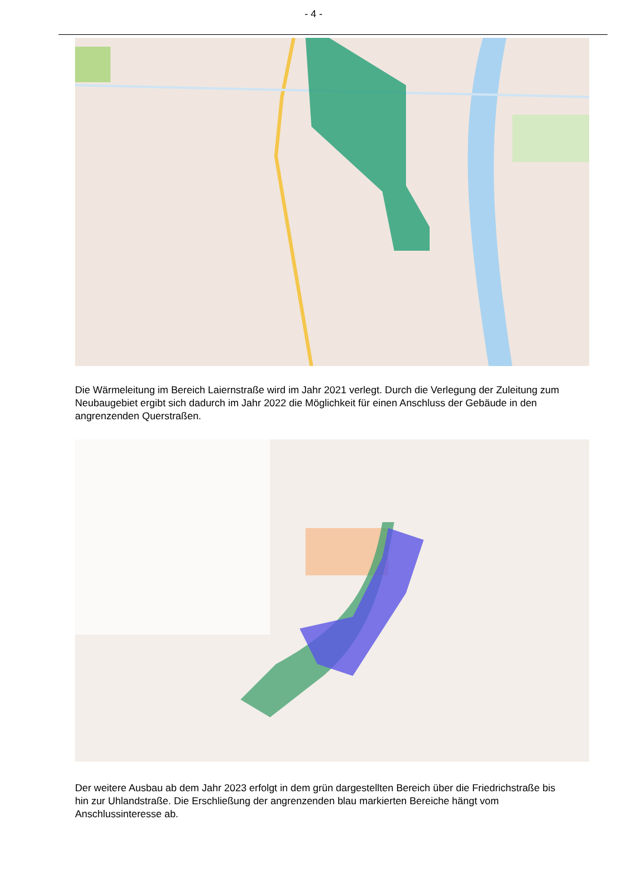- 4 -
Die Wärmeleitung im Bereich Laiernstraße wird im Jahr 2021 verlegt. Durch die Verlegung der Zuleitung zum Neubaugebiet ergibt sich dadurch im Jahr 2022 die Möglichkeit für einen Anschluss der Gebäude in den angrenzenden Querstraßen.
Der weitere Ausbau ab dem Jahr 2023 erfolgt in dem grün dargestellten Bereich über die Friedrichstraße bis hin zur Uhlandstraße. Die Erschließung der angrenzenden blau markierten Bereiche hängt vom Anschlussinteresse ab.